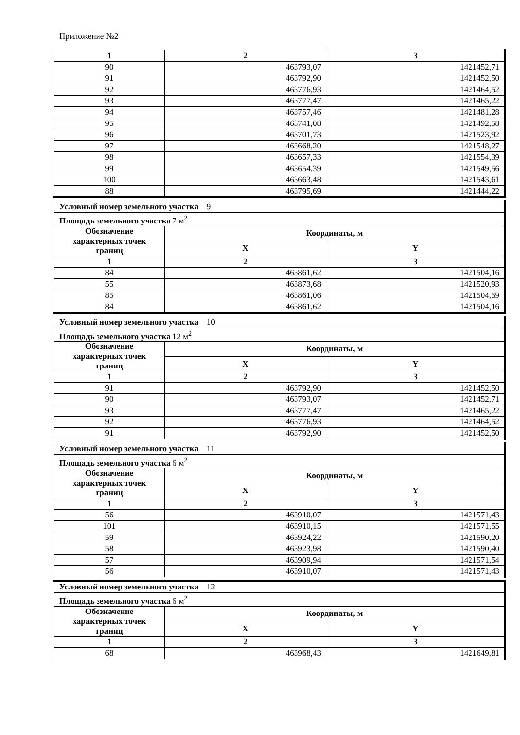Приложение №2
| 1 | 2 | 3 |
| --- | --- | --- |
| 90 | 463793,07 | 1421452,71 |
| 91 | 463792,90 | 1421452,50 |
| 92 | 463776,93 | 1421464,52 |
| 93 | 463777,47 | 1421465,22 |
| 94 | 463757,46 | 1421481,28 |
| 95 | 463741,08 | 1421492,58 |
| 96 | 463701,73 | 1421523,92 |
| 97 | 463668,20 | 1421548,27 |
| 98 | 463657,33 | 1421554,39 |
| 99 | 463654,39 | 1421549,56 |
| 100 | 463663,48 | 1421543,61 |
| 88 | 463795,69 | 1421444,22 |
| Условный номер земельного участка 9 | | |
| Площадь земельного участка 7 м<sup>2</sup> | | |
| Обозначение характерных точек границ | Координаты, м | |
| | X | Y |
| 1 | 2 | 3 |
| 84 | 463861,62 | 1421504,16 |
| 55 | 463873,68 | 1421520,93 |
| 85 | 463861,06 | 1421504,59 |
| 84 | 463861,62 | 1421504,16 |
| Условный номер земельного участка 10 | | |
| Площадь земельного участка 12 м<sup>2</sup> | | |
| Обозначение характерных точек границ | Координаты, м | |
| | X | Y |
| 1 | 2 | 3 |
| 91 | 463792,90 | 1421452,50 |
| 90 | 463793,07 | 1421452,71 |
| 93 | 463777,47 | 1421465,22 |
| 92 | 463776,93 | 1421464,52 |
| 91 | 463792,90 | 1421452,50 |
| Условный номер земельного участка 11 | | |
| Площадь земельного участка 6 м<sup>2</sup> | | |
| Обозначение характерных точек границ | Координаты, м | |
| | X | Y |
| 1 | 2 | 3 |
| 56 | 463910,07 | 1421571,43 |
| 101 | 463910,15 | 1421571,55 |
| 59 | 463924,22 | 1421590,20 |
| 58 | 463923,98 | 1421590,40 |
| 57 | 463909,94 | 1421571,54 |
| 56 | 463910,07 | 1421571,43 |
| Условный номер земельного участка 12 | | |
| Площадь земельного участка 6 м<sup>2</sup> | | |
| Обозначение характерных точек границ | Координаты, м | |
| | X | Y |
| 1 | 2 | 3 |
| 68 | 463968,43 | 1421649,81 |